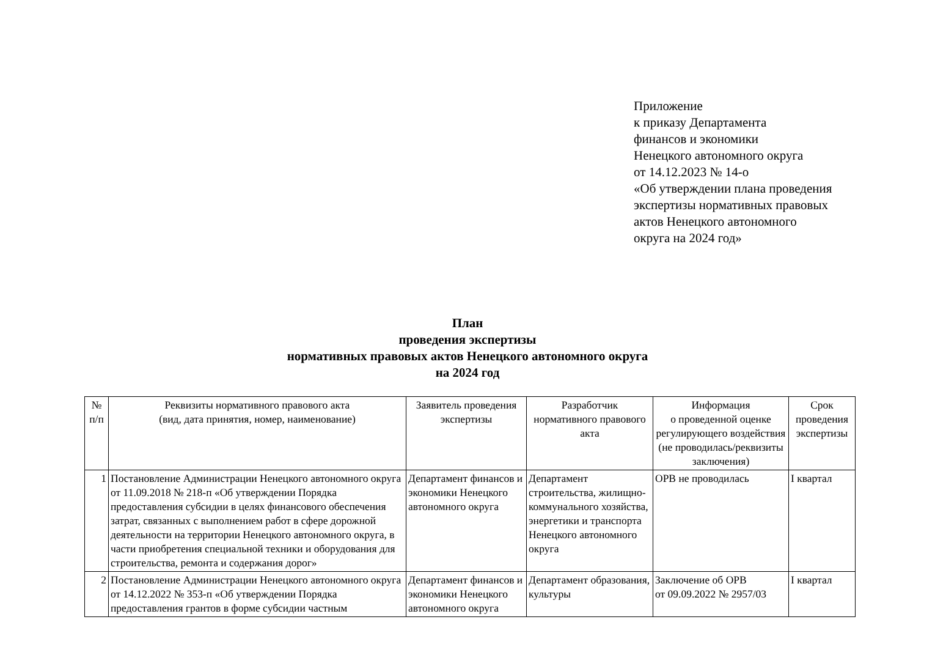Приложение
к приказу Департамента
финансов и экономики
Ненецкого автономного округа
от 14.12.2023 № 14-о
«Об утверждении плана проведения
экспертизы нормативных правовых
актов Ненецкого автономного
округа на 2024 год»
План
проведения экспертизы
нормативных правовых актов Ненецкого автономного округа
на 2024 год
| № п/п | Реквизиты нормативного правового акта (вид, дата принятия, номер, наименование) | Заявитель проведения экспертизы | Разработчик нормативного правового акта | Информация о проведенной оценке регулирующего воздействия (не проводилась/реквизиты заключения) | Срок проведения экспертизы |
| --- | --- | --- | --- | --- | --- |
| 1 | Постановление Администрации Ненецкого автономного округа от 11.09.2018 № 218-п «Об утверждении Порядка предоставления субсидии в целях финансового обеспечения затрат, связанных с выполнением работ в сфере дорожной деятельности на территории Ненецкого автономного округа, в части приобретения специальной техники и оборудования для строительства, ремонта и содержания дорог» | Департамент финансов и экономики Ненецкого автономного округа | Департамент строительства, жилищно-коммунального хозяйства, энергетики и транспорта Ненецкого автономного округа | ОРВ не проводилась | I квартал |
| 2 | Постановление Администрации Ненецкого автономного округа от 14.12.2022 № 353-п «Об утверждении Порядка предоставления грантов в форме субсидии частным | Департамент финансов и экономики Ненецкого автономного округа | Департамент образования, культуры | Заключение об ОРВ от 09.09.2022 № 2957/03 | I квартал |